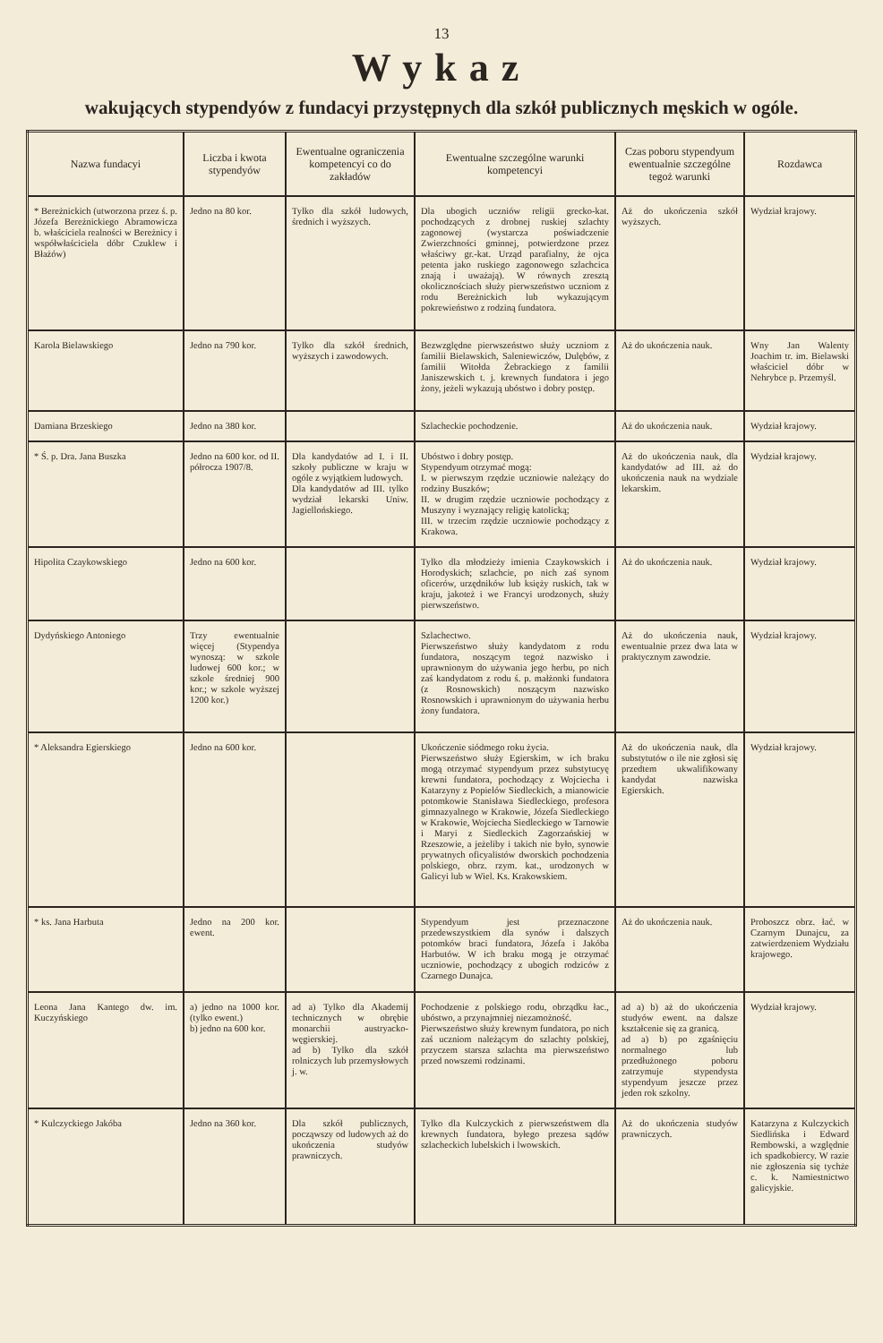13
Wykaz
wakujących stypendyów z fundacyi przystępnych dla szkół publicznych męskich w ogóle.
| Nazwa fundacyi | Liczba i kwota stypendyów | Ewentualne ograniczenia kompetencyi co do zakładów | Ewentualne szczególne warunki kompetencyi | Czas poboru stypendyum ewentualnie szczególne tegoż warunki | Rozdawca |
| --- | --- | --- | --- | --- | --- |
| * Bereżnickich (utworzona przez ś. p. Józefa Bereżnickiego Abramowicza b. właściciela realności w Bereżnicy i współwłaściciela dóbr Czuklew i Błażów) | Jedno na 80 kor. | Tylko dla szkół ludowych, średnich i wyższych. | Dla ubogich uczniów religii grecko-kat. pochodzących z drobnej ruskiej szlachty zagonowej (wystarcza poświadczenie Zwierzchności gminnej, potwierdzone przez właściwy gr.-kat. Urząd parafialny, że ojca petenta jako ruskiego zagonowego szlachcica znają i uważają). W równych zresztą okolicznościach służy pierwszeństwo uczniom z rodu Bereżnickich lub wykazującym pokrewieństwo z rodziną fundatora. | Aż do ukończenia szkół wyższych. | Wydział krajowy. |
| Karola Bielawskiego | Jedno na 790 kor. | Tylko dla szkół średnich, wyższych i zawodowych. | Bezwzględne pierwszeństwo służy uczniom z familii Bielawskich, Saleniewiczów, Dulębów, z familii Witołda Żebrackiego z familii Janiszewskich t. j. krewnych fundatora i jego żony, jeżeli wykazują ubóstwo i dobry postęp. | Aż do ukończenia nauk. | Wny Jan Walenty Joachim tr. im. Bielawski właściciel dóbr w Nehrybce p. Przemyśl. |
| Damiana Brzeskiego | Jedno na 380 kor. | | Szlacheckie pochodzenie. | Aż do ukończenia nauk. | Wydział krajowy. |
| * Ś. p. Dra. Jana Buszka | Jedno na 600 kor. od II. półrocza 1907/8. | Dla kandydatów ad I. i II. szkoły publiczne w kraju w ogóle z wyjątkiem ludowych. Dla kandydatów ad III. tylko wydział lekarski Uniw. Jagiellońskiego. | Ubóstwo i dobry postęp. Stypendyum otrzymać mogą: I. w pierwszym rzędzie uczniowie należący do rodziny Buszków; II. w drugim rzędzie uczniowie pochodzący z Muszyny i wyznający religię katolicką; III. w trzecim rzędzie uczniowie pochodzący z Krakowa. | Aż do ukończenia nauk, dla kandydatów ad III. aż do ukończenia nauk na wydziale lekarskim. | Wydział krajowy. |
| Hipolita Czaykowskiego | Jedno na 600 kor. | | Tylko dla młodzieży imienia Czaykowskich i Horodyskich; szlachcie, po nich zaś synom oficerów, urzędników lub księży ruskich, tak w kraju, jakoteż i we Francyi urodzonych, służy pierwszeństwo. | Aż do ukończenia nauk. | Wydział krajowy. |
| Dydyńskiego Antoniego | Trzy ewentualnie więcej (Stypendya wynoszą: w szkole ludowej 600 kor.; w szkole średniej 900 kor.; w szkole wyższej 1200 kor.) | | Szlachectwo. Pierwszeństwo służy kandydatom z rodu fundatora, noszącym tegoż nazwisko i uprawnionym do używania jego herbu, po nich zaś kandydatom z rodu ś. p. małżonki fundatora (z Rosnowskich) noszącym nazwisko Rosnowskich i uprawnionym do używania herbu żony fundatora. | Aż do ukończenia nauk, ewentualnie przez dwa lata w praktycznym zawodzie. | Wydział krajowy. |
| * Aleksandra Egierskiego | Jedno na 600 kor. | | Ukończenie siódmego roku życia. Pierwszeństwo służy Egierskim, w ich braku mogą otrzymać stypendyum przez substytucyę krewni fundatora, pochodzący z Wojciecha i Katarzyny z Popielów Siedleckich, a mianowicie potomkowie Stanisława Siedleckiego, profesora gimnazyalnego w Krakowie, Józefa Siedleckiego w Krakowie, Wojciecha Siedleckiego w Tarnowie i Maryi z Siedleckich Zagorzańskiej w Rzeszowie, a jeżeliby i takich nie było, synowie prywatnych oficyalistów dworskich pochodzenia polskiego, obrz. rzym. kat., urodzonych w Galicyi lub w Wiel. Ks. Krakowskiem. | Aż do ukończenia nauk, dla substytutów o ile nie zgłosi się przedtem ukwalifikowany kandydat nazwiska Egierskich. | Wydział krajowy. |
| * ks. Jana Harbuta | Jedno na 200 kor. ewent. | | Stypendyum jest przeznaczone przedewszystkiem dla synów i dalszych potomków braci fundatora, Józefa i Jakóba Harbutów. W ich braku mogą je otrzymać uczniowie, pochodzący z ubogich rodziców z Czarnego Dunajca. | Aż do ukończenia nauk. | Proboszcz obrz. łać. w Czarnym Dunajcu, za zatwierdzeniem Wydziału krajowego. |
| Leona Jana Kantego dw. im. Kuczyńskiego | a) jedno na 1000 kor. (tylko ewent.) b) jedno na 600 kor. | ad a) Tylko dla Akademij technicznych w obrębie monarchii austryacko-węgierskiej. ad b) Tylko dla szkół rolniczych lub przemysłowych j. w. | Pochodzenie z polskiego rodu, obrządku łac., ubóstwo, a przynajmniej niezamożność. Pierwszeństwo służy krewnym fundatora, po nich zaś uczniom należącym do szlachty polskiej, przyczem starsza szlachta ma pierwszeństwo przed nowszemi rodzinami. | ad a) b) aż do ukończenia studyów ewent. na dalsze kształcenie się za granicą. ad a) b) po zgaśnięciu normalnego lub przedłużonego poboru zatrzymuje stypendysta stypendyum jeszcze przez jeden rok szkolny. | Wydział krajowy. |
| * Kulczyckiego Jakóba | Jedno na 360 kor. | Dla szkół publicznych, począwszy od ludowych aż do ukończenia studyów prawniczych. | Tylko dla Kulczyckich z pierwszeństwem dla krewnych fundatora, byłego prezesa sądów szlacheckich lubelskich i lwowskich. | Aż do ukończenia studyów prawniczych. | Katarzyna z Kulczyckich Siedlińska i Edward Rembowski, a względnie ich spadkobiercy. W razie nie zgłoszenia się tychże c. k. Namiestnictwo galicyjskie. |